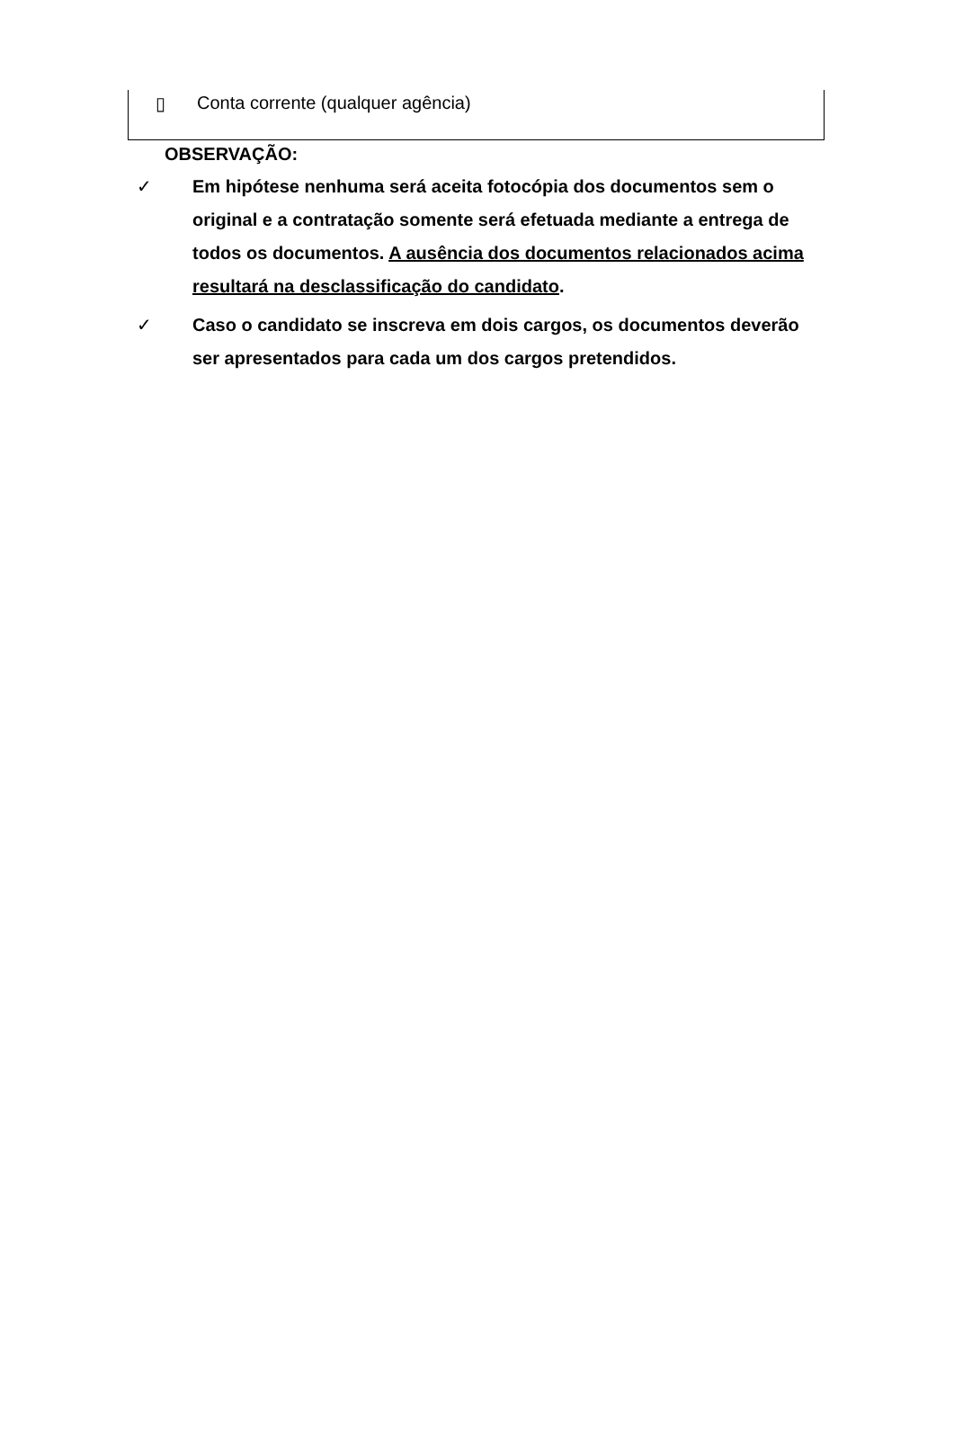▯ Conta corrente (qualquer agência)
OBSERVAÇÃO:
✓ Em hipótese nenhuma será aceita fotocópia dos documentos sem o original e a contratação somente será efetuada mediante a entrega de todos os documentos. A ausência dos documentos relacionados acima resultará na desclassificação do candidato.
✓ Caso o candidato se inscreva em dois cargos, os documentos deverão ser apresentados para cada um dos cargos pretendidos.